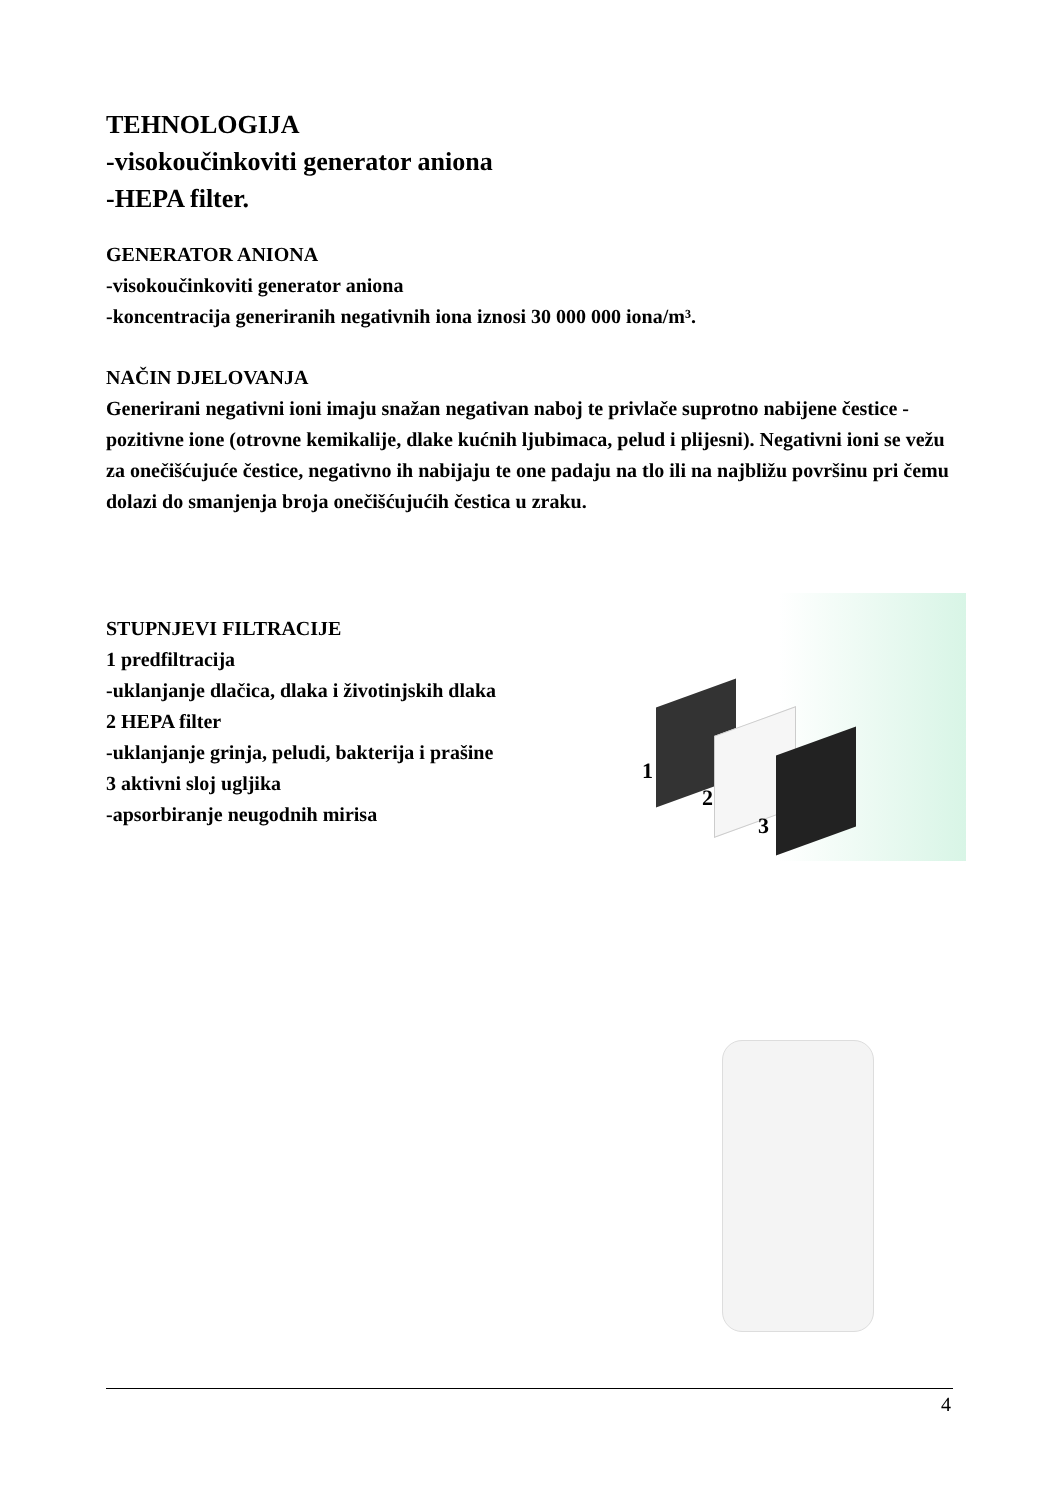TEHNOLOGIJA
-visokoučinkoviti generator aniona
-HEPA filter.
GENERATOR ANIONA
-visokoučinkoviti generator aniona
-koncentracija generiranih negativnih iona iznosi 30 000 000 iona/m³.
NAČIN DJELOVANJA
Generirani negativni ioni imaju snažan negativan naboj te privlače suprotno nabijene čestice - pozitivne ione (otrovne kemikalije, dlake kućnih ljubimaca, pelud i plijesni). Negativni ioni se vežu za onečišćujuće čestice, negativno ih nabijaju te one padaju na tlo ili na najbližu površinu pri čemu dolazi do smanjenja broja onečišćujućih čestica u zraku.
STUPNJEVI FILTRACIJE
1 predfiltracija
-uklanjanje dlačica, dlaka i životinjskih dlaka
2 HEPA filter
-uklanjanje grinja, peludi, bakterija i prašine
3 aktivni sloj ugljika
-apsorbiranje neugodnih mirisa
1
2
3
4